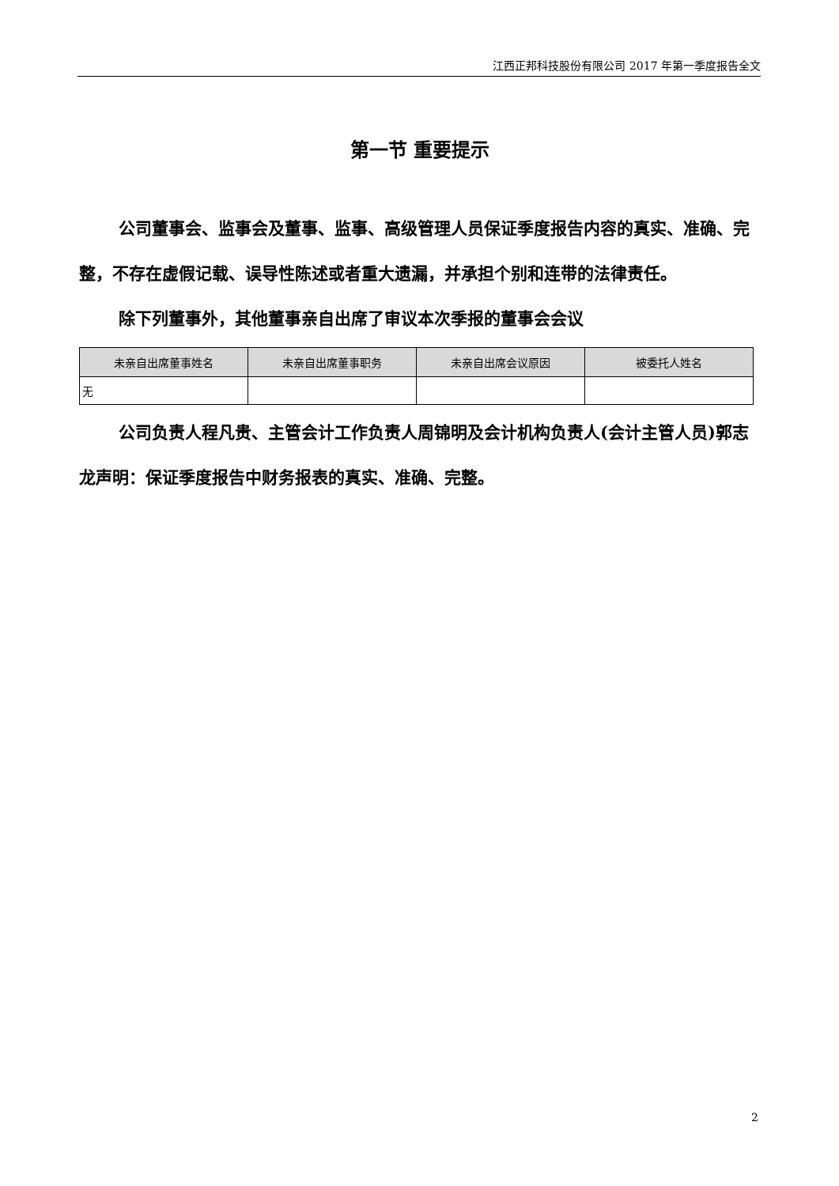江西正邦科技股份有限公司 2017 年第一季度报告全文
第一节 重要提示
公司董事会、监事会及董事、监事、高级管理人员保证季度报告内容的真实、准确、完整，不存在虚假记载、误导性陈述或者重大遗漏，并承担个别和连带的法律责任。
除下列董事外，其他董事亲自出席了审议本次季报的董事会会议
| 未亲自出席董事姓名 | 未亲自出席董事职务 | 未亲自出席会议原因 | 被委托人姓名 |
| --- | --- | --- | --- |
| 无 | | | |
公司负责人程凡贵、主管会计工作负责人周锦明及会计机构负责人(会计主管人员)郭志龙声明：保证季度报告中财务报表的真实、准确、完整。
2